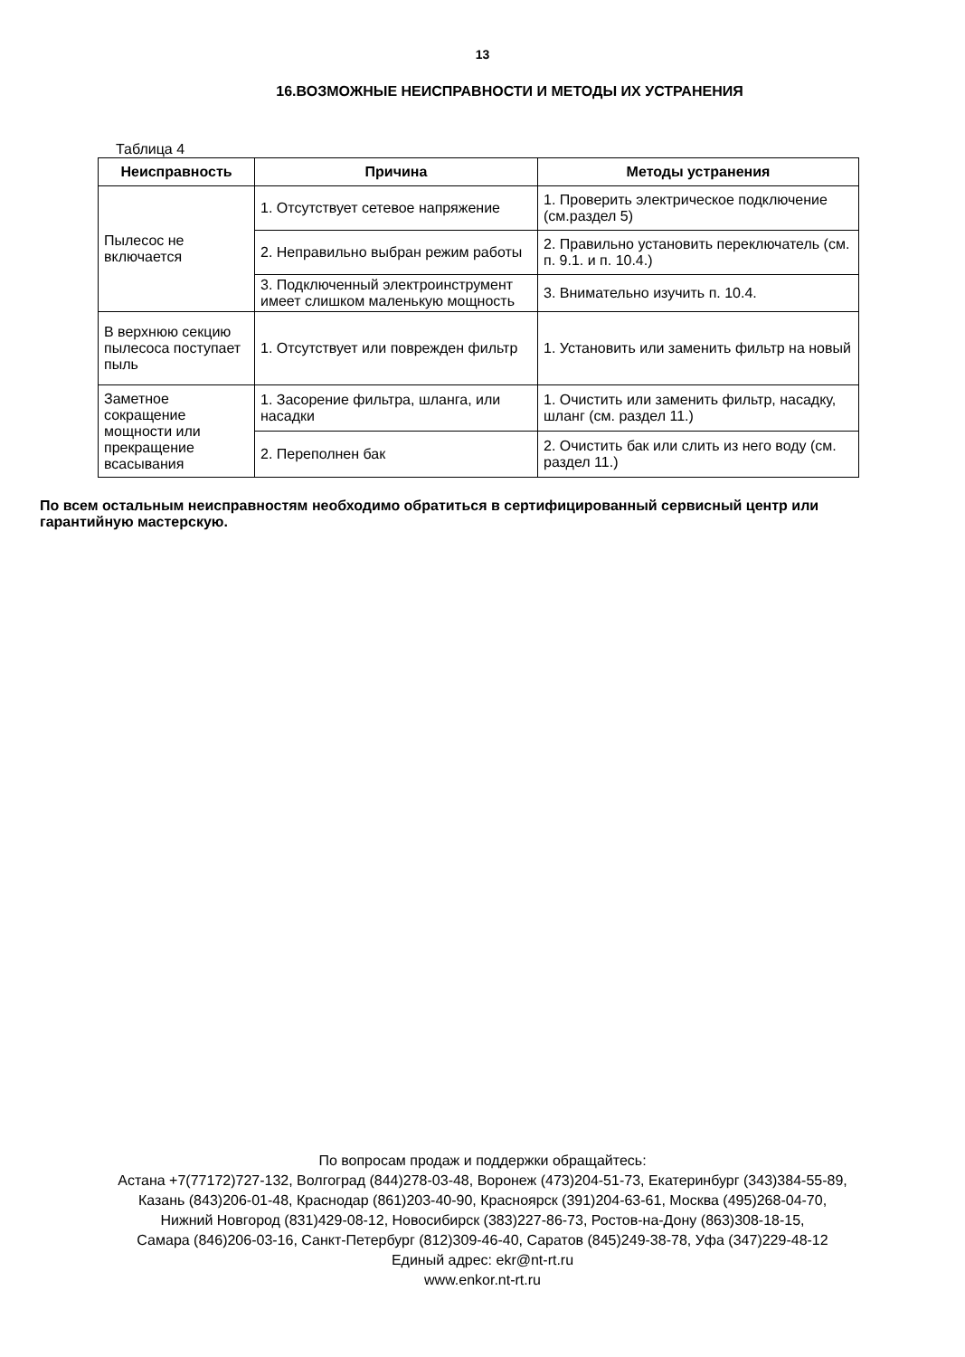13
16.ВОЗМОЖНЫЕ НЕИСПРАВНОСТИ И МЕТОДЫ ИХ УСТРАНЕНИЯ
Таблица 4
| Неисправность | Причина | Методы устранения |
| --- | --- | --- |
| Пылесос не включается | 1. Отсутствует сетевое напряжение | 1. Проверить электрическое подключение (см.раздел 5) |
| | 2. Неправильно выбран режим работы | 2. Правильно установить переключатель (см. п. 9.1. и п. 10.4.) |
| | 3. Подключенный электроинструмент имеет слишком маленькую мощность | 3. Внимательно изучить п. 10.4. |
| В верхнюю секцию пылесоса поступает пыль | 1. Отсутствует или поврежден фильтр | 1. Установить или заменить фильтр на новый |
| Заметное сокращение мощности или прекращение всасывания | 1. Засорение фильтра, шланга, или насадки | 1. Очистить или заменить фильтр, насадку, шланг (см. раздел 11.) |
| | 2. Переполнен бак | 2. Очистить бак или слить из него воду (см. раздел 11.) |
По всем остальным неисправностям необходимо обратиться в сертифицированный сервисный центр или гарантийную мастерскую.
По вопросам продаж и поддержки обращайтесь:
Астана +7(77172)727-132, Волгоград (844)278-03-48, Воронеж (473)204-51-73, Екатеринбург (343)384-55-89,
Казань (843)206-01-48, Краснодар (861)203-40-90, Красноярск (391)204-63-61, Москва (495)268-04-70,
Нижний Новгород (831)429-08-12, Новосибирск (383)227-86-73, Ростов-на-Дону (863)308-18-15,
Самара (846)206-03-16, Санкт-Петербург (812)309-46-40, Саратов (845)249-38-78, Уфа (347)229-48-12
Единый адрес: ekr@nt-rt.ru
www.enkor.nt-rt.ru